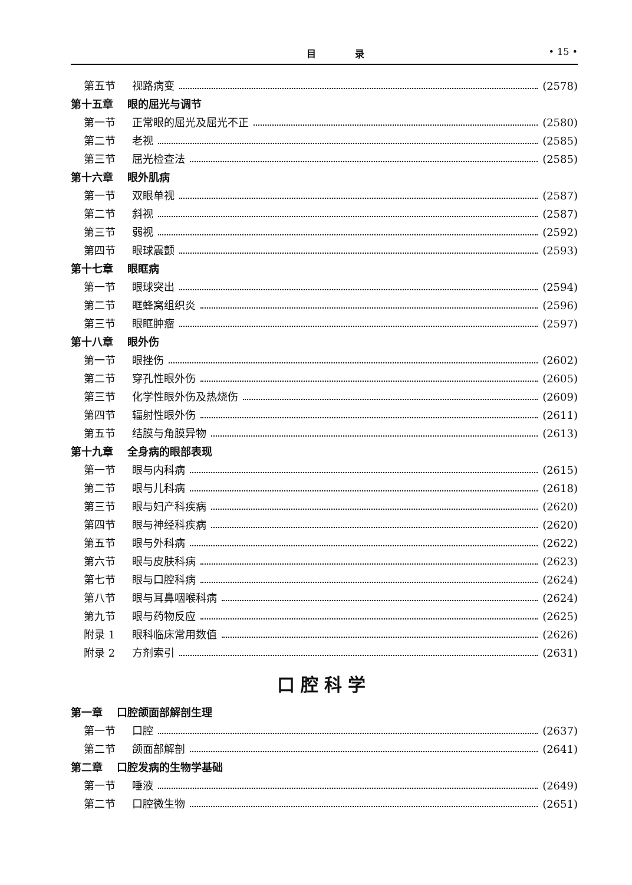目 录 • 15 •
第五节 视路病变 (2578)
第十五章 眼的屈光与调节
第一节 正常眼的屈光及屈光不正 (2580)
第二节 老视 (2585)
第三节 屈光检查法 (2585)
第十六章 眼外肌病
第一节 双眼单视 (2587)
第二节 斜视 (2587)
第三节 弱视 (2592)
第四节 眼球震颤 (2593)
第十七章 眼眶病
第一节 眼球突出 (2594)
第二节 眶蜂窝组织炎 (2596)
第三节 眼眶肿瘤 (2597)
第十八章 眼外伤
第一节 眼挫伤 (2602)
第二节 穿孔性眼外伤 (2605)
第三节 化学性眼外伤及热烧伤 (2609)
第四节 辐射性眼外伤 (2611)
第五节 结膜与角膜异物 (2613)
第十九章 全身病的眼部表现
第一节 眼与内科病 (2615)
第二节 眼与儿科病 (2618)
第三节 眼与妇产科疾病 (2620)
第四节 眼与神经科疾病 (2620)
第五节 眼与外科病 (2622)
第六节 眼与皮肤科病 (2623)
第七节 眼与口腔科病 (2624)
第八节 眼与耳鼻咽喉科病 (2624)
第九节 眼与药物反应 (2625)
附录 1 眼科临床常用数值 (2626)
附录 2 方剂索引 (2631)
口腔科学
第一章 口腔颌面部解剖生理
第一节 口腔 (2637)
第二节 颌面部解剖 (2641)
第二章 口腔发病的生物学基础
第一节 唾液 (2649)
第二节 口腔微生物 (2651)